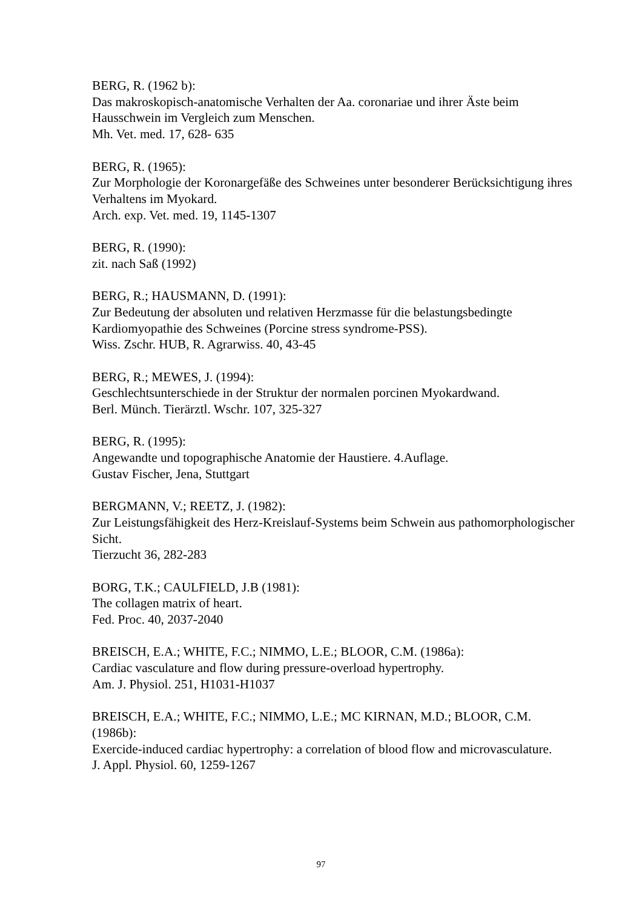BERG, R. (1962 b):
Das makroskopisch-anatomische Verhalten der Aa. coronariae und ihrer Äste beim Hausschwein im Vergleich zum Menschen.
Mh. Vet. med. 17, 628- 635
BERG, R. (1965):
Zur Morphologie der Koronargefäße des Schweines unter besonderer Berücksichtigung ihres Verhaltens im Myokard.
Arch. exp. Vet. med. 19, 1145-1307
BERG, R. (1990):
zit. nach Saß (1992)
BERG, R.; HAUSMANN, D. (1991):
Zur Bedeutung der absoluten und relativen Herzmasse für die belastungsbedingte Kardiomyopathie des Schweines (Porcine stress syndrome-PSS).
Wiss. Zschr. HUB, R. Agrarwiss. 40, 43-45
BERG, R.; MEWES, J. (1994):
Geschlechtsunterschiede in der Struktur der normalen porcinen Myokardwand.
Berl. Münch. Tierärztl. Wschr. 107, 325-327
BERG, R. (1995):
Angewandte und topographische Anatomie der Haustiere. 4.Auflage.
Gustav Fischer, Jena, Stuttgart
BERGMANN, V.; REETZ, J. (1982):
Zur Leistungsfähigkeit des Herz-Kreislauf-Systems beim Schwein aus pathomorphologischer Sicht.
Tierzucht 36, 282-283
BORG, T.K.; CAULFIELD, J.B (1981):
The collagen matrix of heart.
Fed. Proc. 40, 2037-2040
BREISCH, E.A.; WHITE, F.C.; NIMMO, L.E.; BLOOR, C.M. (1986a):
Cardiac vasculature and flow during pressure-overload hypertrophy.
Am. J. Physiol. 251, H1031-H1037
BREISCH, E.A.; WHITE, F.C.; NIMMO, L.E.; MC KIRNAN, M.D.; BLOOR, C.M. (1986b):
Exercide-induced cardiac hypertrophy: a correlation of blood flow and microvasculature.
J. Appl. Physiol. 60, 1259-1267
97